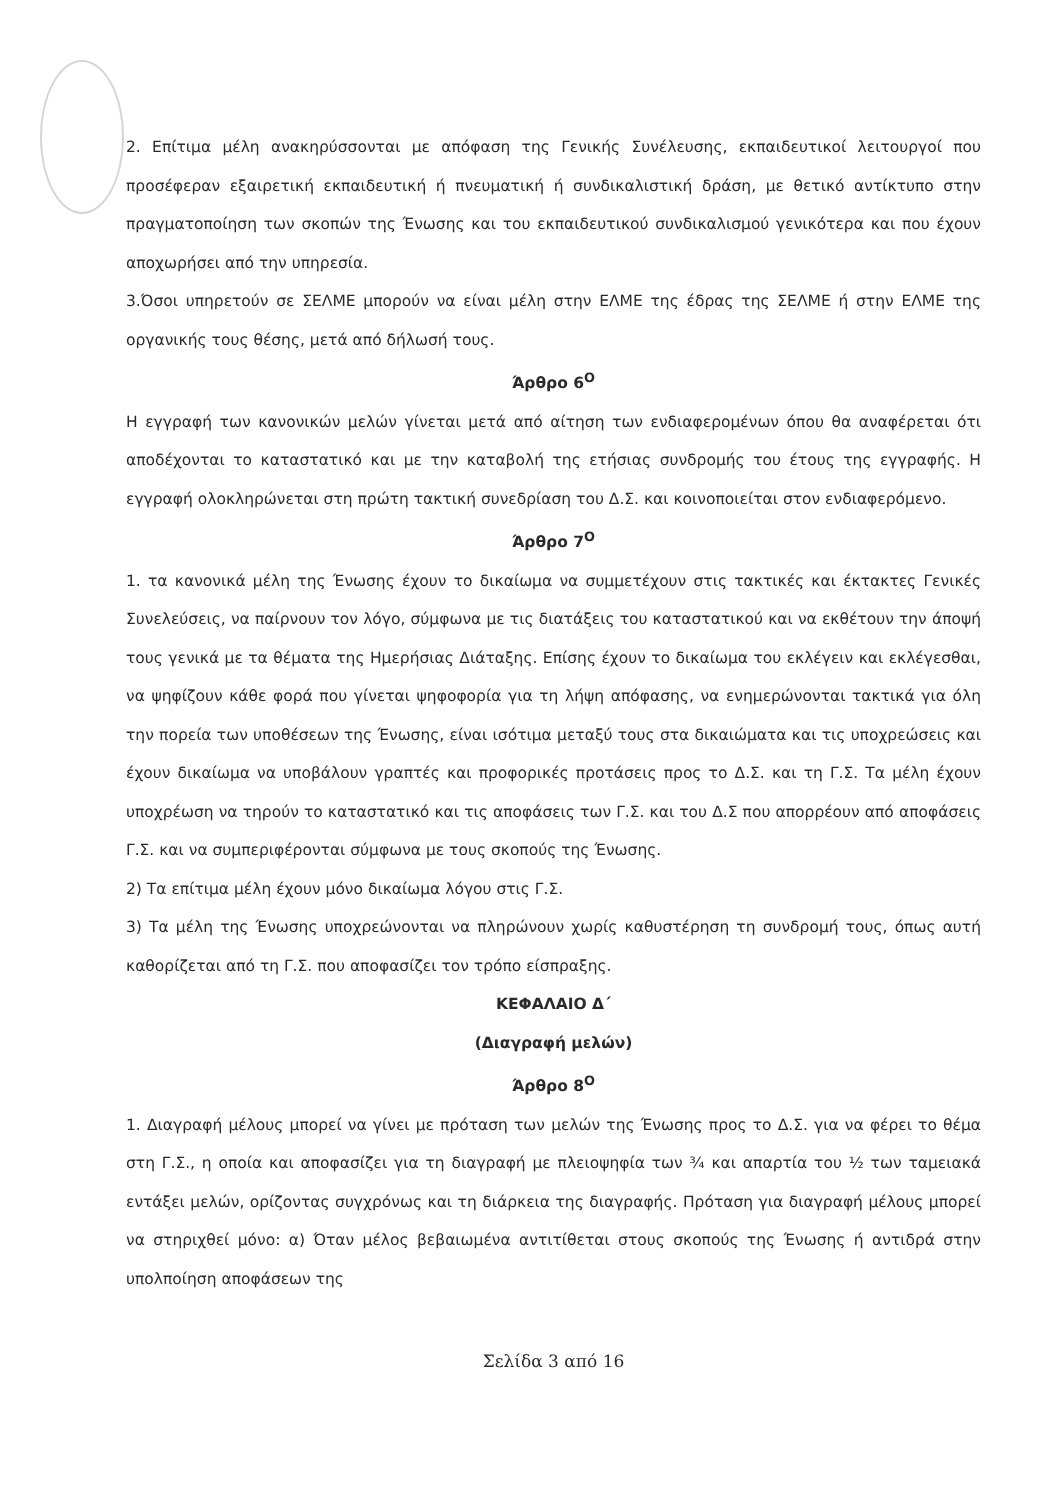2. Επίτιμα μέλη ανακηρύσσονται με απόφαση της Γενικής Συνέλευσης, εκπαιδευτικοί λειτουργοί που προσέφεραν εξαιρετική εκπαιδευτική ή πνευματική ή συνδικαλιστική δράση, με θετικό αντίκτυπο στην πραγματοποίηση των σκοπών της Ένωσης και του εκπαιδευτικού συνδικαλισμού γενικότερα και που έχουν αποχωρήσει από την υπηρεσία.
3.Όσοι υπηρετούν σε ΣΕΛΜΕ μπορούν να είναι μέλη στην ΕΛΜΕ της έδρας της ΣΕΛΜΕ ή στην ΕΛΜΕ της οργανικής τους θέσης, μετά από δήλωσή τους.
Άρθρο 6<sup>Ο</sup>
Η εγγραφή των κανονικών μελών γίνεται μετά από αίτηση των ενδιαφερομένων όπου θα αναφέρεται ότι αποδέχονται το καταστατικό και με την καταβολή της ετήσιας συνδρομής του έτους της εγγραφής. Η εγγραφή ολοκληρώνεται στη πρώτη τακτική συνεδρίαση του Δ.Σ. και κοινοποιείται στον ενδιαφερόμενο.
Άρθρο 7<sup>Ο</sup>
1. τα κανονικά μέλη της Ένωσης έχουν το δικαίωμα να συμμετέχουν στις τακτικές και έκτακτες Γενικές Συνελεύσεις, να παίρνουν τον λόγο, σύμφωνα με τις διατάξεις του καταστατικού και να εκθέτουν την άποψή τους γενικά με τα θέματα της Ημερήσιας Διάταξης. Επίσης έχουν το δικαίωμα του εκλέγειν και εκλέγεσθαι, να ψηφίζουν κάθε φορά που γίνεται ψηφοφορία για τη λήψη απόφασης, να ενημερώνονται τακτικά για όλη την πορεία των υποθέσεων της Ένωσης, είναι ισότιμα μεταξύ τους στα δικαιώματα και τις υποχρεώσεις και έχουν δικαίωμα να υποβάλουν γραπτές και προφορικές προτάσεις προς το Δ.Σ. και τη Γ.Σ. Τα μέλη έχουν υποχρέωση να τηρούν το καταστατικό και τις αποφάσεις των Γ.Σ. και του Δ.Σ που απορρέουν από αποφάσεις Γ.Σ. και να συμπεριφέρονται σύμφωνα με τους σκοπούς της Ένωσης.
2) Τα επίτιμα μέλη έχουν μόνο δικαίωμα λόγου στις Γ.Σ.
3) Τα μέλη της Ένωσης υποχρεώνονται να πληρώνουν χωρίς καθυστέρηση τη συνδρομή τους, όπως αυτή καθορίζεται από τη Γ.Σ. που αποφασίζει τον τρόπο είσπραξης.
ΚΕΦΑΛΑΙΟ Δ΄
(Διαγραφή μελών)
Άρθρο 8<sup>Ο</sup>
1. Διαγραφή μέλους μπορεί να γίνει με πρόταση των μελών της Ένωσης προς το Δ.Σ. για να φέρει το θέμα στη Γ.Σ., η οποία και αποφασίζει για τη διαγραφή με πλειοψηφία των ¾ και απαρτία του ½ των ταμειακά εντάξει μελών, ορίζοντας συγχρόνως και τη διάρκεια της διαγραφής. Πρόταση για διαγραφή μέλους μπορεί να στηριχθεί μόνο: α) Όταν μέλος βεβαιωμένα αντιτίθεται στους σκοπούς της Ένωσης ή αντιδρά στην υπολποίηση αποφάσεων της
Σελίδα 3 από 16